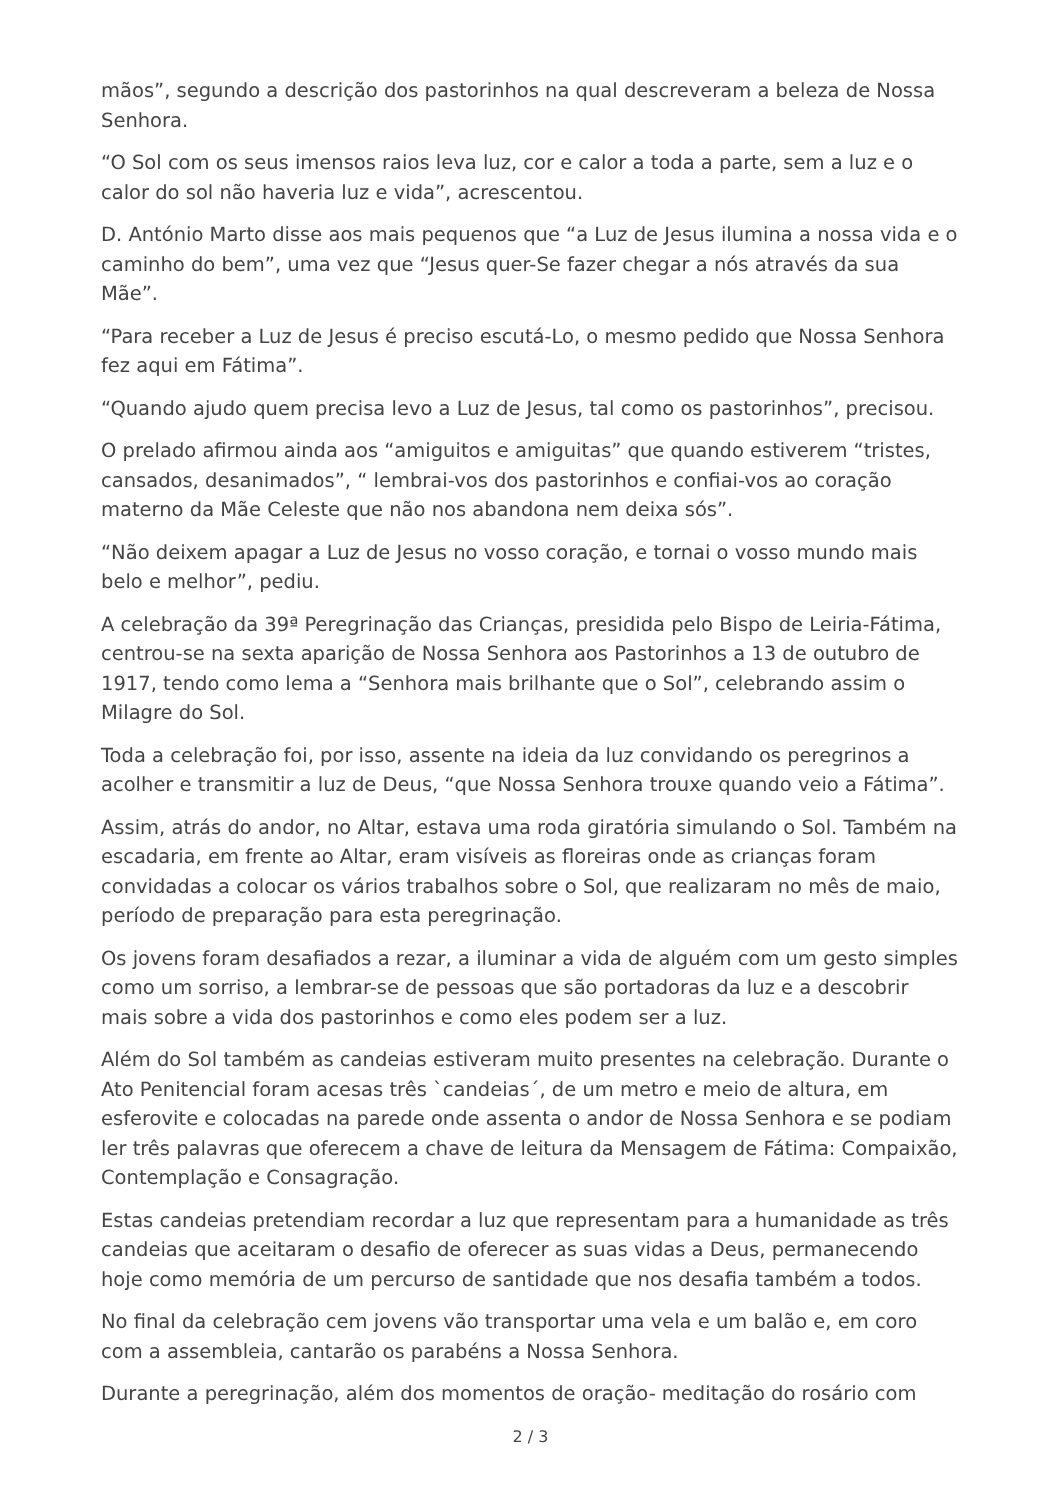mãos”, segundo a descrição dos pastorinhos na qual descreveram a beleza de Nossa Senhora.
“O Sol com os seus imensos raios leva luz, cor e calor a toda a parte, sem a luz e o calor do sol não haveria luz e vida”, acrescentou.
D. António Marto disse aos mais pequenos que “a Luz de Jesus ilumina a nossa vida e o caminho do bem”, uma vez que “Jesus quer-Se fazer chegar a nós através da sua Mãe”.
“Para receber a Luz de Jesus é preciso escutá-Lo, o mesmo pedido que Nossa Senhora fez aqui em Fátima”.
“Quando ajudo quem precisa levo a Luz de Jesus, tal como os pastorinhos”, precisou.
O prelado afirmou ainda aos “amiguitos e amiguitas” que quando estiverem “tristes, cansados, desanimados”, “ lembrai-vos dos pastorinhos e confiai-vos ao coração materno da Mãe Celeste que não nos abandona nem deixa sós”.
“Não deixem apagar a Luz de Jesus no vosso coração, e tornai o vosso mundo mais belo e melhor”, pediu.
A celebração da 39ª Peregrinação das Crianças, presidida pelo Bispo de Leiria-Fátima, centrou-se na sexta aparição de Nossa Senhora aos Pastorinhos a 13 de outubro de 1917, tendo como lema a “Senhora mais brilhante que o Sol”, celebrando assim o Milagre do Sol.
Toda a celebração foi, por isso, assente na ideia da luz convidando os peregrinos a acolher e transmitir a luz de Deus, “que Nossa Senhora trouxe quando veio a Fátima”.
Assim, atrás do andor, no Altar, estava uma roda giratória simulando o Sol. Também na escadaria, em frente ao Altar, eram visíveis as floreiras onde as crianças foram convidadas a colocar os vários trabalhos sobre o Sol, que realizaram no mês de maio, período de preparação para esta peregrinação.
Os jovens foram desafiados a rezar, a iluminar a vida de alguém com um gesto simples como um sorriso, a lembrar-se de pessoas que são portadoras da luz e a descobrir mais sobre a vida dos pastorinhos e como eles podem ser a luz.
Além do Sol também as candeias estiveram muito presentes na celebração. Durante o Ato Penitencial foram acesas três `candeias´, de um metro e meio de altura, em esferovite e colocadas na parede onde assenta o andor de Nossa Senhora e se podiam ler três palavras que oferecem a chave de leitura da Mensagem de Fátima: Compaixão, Contemplação e Consagração.
Estas candeias pretendiam recordar a luz que representam para a humanidade as três candeias que aceitaram o desafio de oferecer as suas vidas a Deus, permanecendo hoje como memória de um percurso de santidade que nos desafia também a todos.
No final da celebração cem jovens vão transportar uma vela e um balão e, em coro com a assembleia, cantarão os parabéns a Nossa Senhora.
Durante a peregrinação, além dos momentos de oração- meditação do rosário com
2 / 3